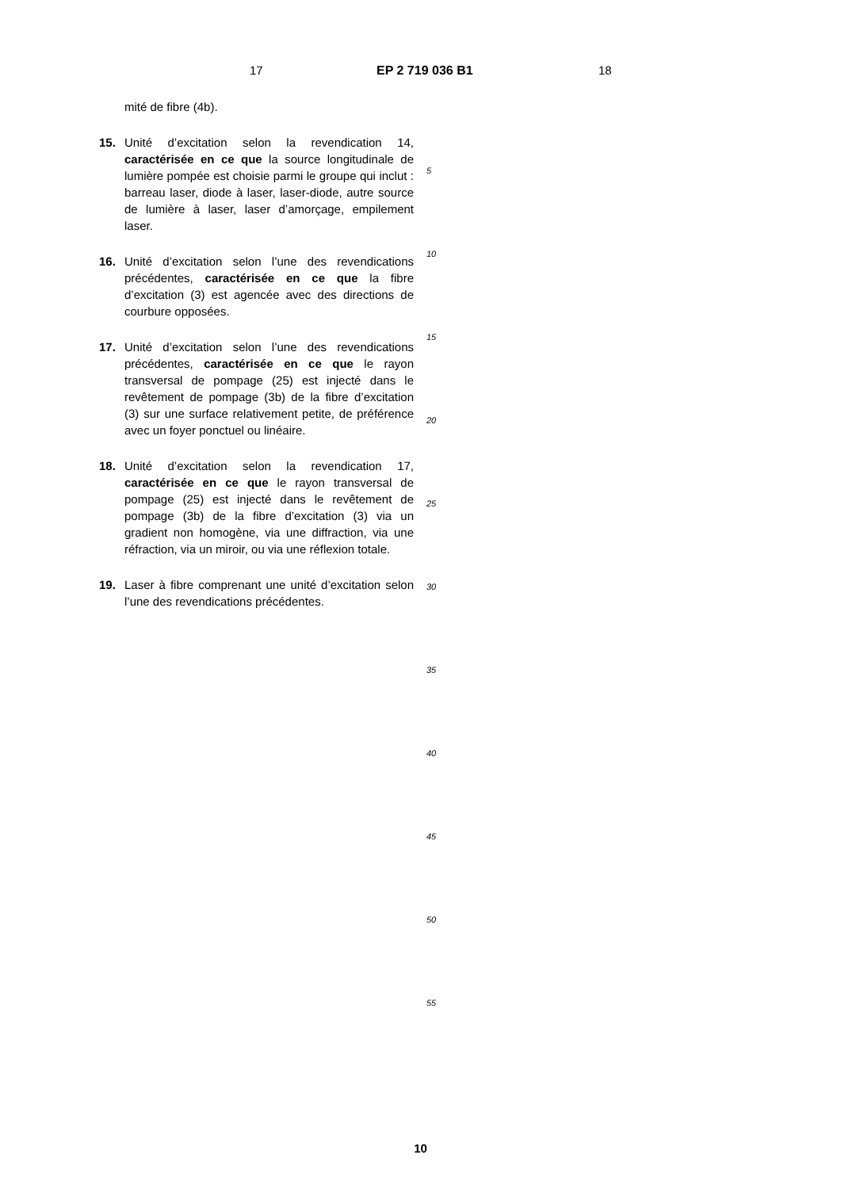17 EP 2 719 036 B1 18
mité de fibre (4b).
15. Unité d’excitation selon la revendication 14, caractérisée en ce que la source longitudinale de lumière pompée est choisie parmi le groupe qui inclut : barreau laser, diode à laser, laser-diode, autre source de lumière à laser, laser d’amorçage, empilement laser.
16. Unité d’excitation selon l’une des revendications précédentes, caractérisée en ce que la fibre d’excitation (3) est agencée avec des directions de courbure opposées.
17. Unité d’excitation selon l’une des revendications précédentes, caractérisée en ce que le rayon transversal de pompage (25) est injecté dans le revêtement de pompage (3b) de la fibre d’excitation (3) sur une surface relativement petite, de préférence avec un foyer ponctuel ou linéaire.
18. Unité d’excitation selon la revendication 17, caractérisée en ce que le rayon transversal de pompage (25) est injecté dans le revêtement de pompage (3b) de la fibre d’excitation (3) via un gradient non homogène, via une diffraction, via une réfraction, via un miroir, ou via une réflexion totale.
19. Laser à fibre comprenant une unité d’excitation selon l’une des revendications précédentes.
5
10
15
20
25
30
35
40
45
50
55
10